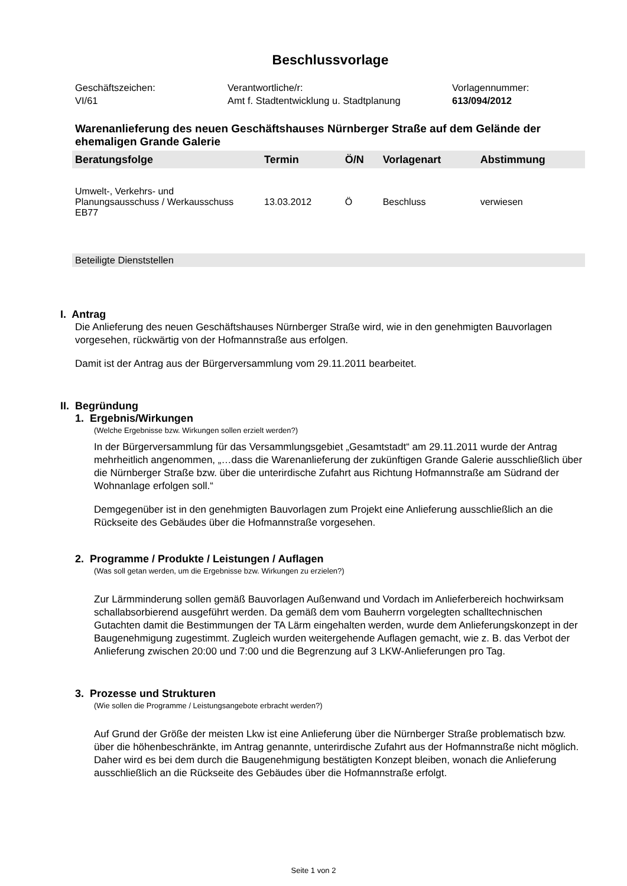Beschlussvorlage
Geschäftszeichen:
VI/61
Verantwortliche/r:
Amt f. Stadtentwicklung u. Stadtplanung
Vorlagennummer:
613/094/2012
Warenanlieferung des neuen Geschäftshauses Nürnberger Straße auf dem Gelände der ehemaligen Grande Galerie
| Beratungsfolge | Termin | Ö/N | Vorlagenart | Abstimmung |
| --- | --- | --- | --- | --- |
| Umwelt-, Verkehrs- und Planungsausschuss / Werkausschuss EB77 | 13.03.2012 | Ö | Beschluss | verwiesen |
Beteiligte Dienststellen
I. Antrag
Die Anlieferung des neuen Geschäftshauses Nürnberger Straße wird, wie in den genehmigten Bauvorlagen vorgesehen, rückwärtig von der Hofmannstraße aus erfolgen.
Damit ist der Antrag aus der Bürgerversammlung vom 29.11.2011 bearbeitet.
II. Begründung
1. Ergebnis/Wirkungen
(Welche Ergebnisse bzw. Wirkungen sollen erzielt werden?)
In der Bürgerversammlung für das Versammlungsgebiet „Gesamtstadt“ am 29.11.2011 wurde der Antrag mehrheitlich angenommen, „…dass die Warenanlieferung der zukünftigen Grande Galerie ausschließlich über die Nürnberger Straße bzw. über die unterirdische Zufahrt aus Richtung Hofmannstraße am Südrand der Wohnanlage erfolgen soll.“
Demgegenüber ist in den genehmigten Bauvorlagen zum Projekt eine Anlieferung ausschließlich an die Rückseite des Gebäudes über die Hofmannstraße vorgesehen.
2. Programme / Produkte / Leistungen / Auflagen
(Was soll getan werden, um die Ergebnisse bzw. Wirkungen zu erzielen?)
Zur Lärmminderung sollen gemäß Bauvorlagen Außenwand und Vordach im Anlieferbereich hochwirksam schallabsorbierend ausgeführt werden. Da gemäß dem vom Bauherrn vorgelegten schalltechnischen Gutachten damit die Bestimmungen der TA Lärm eingehalten werden, wurde dem Anlieferungskonzept in der Baugenehmigung zugestimmt. Zugleich wurden weitergehende Auflagen gemacht, wie z. B. das Verbot der Anlieferung zwischen 20:00 und 7:00 und die Begrenzung auf 3 LKW-Anlieferungen pro Tag.
3. Prozesse und Strukturen
(Wie sollen die Programme / Leistungsangebote erbracht werden?)
Auf Grund der Größe der meisten Lkw ist eine Anlieferung über die Nürnberger Straße problematisch bzw. über die höhenbeschränkte, im Antrag genannte, unterirdische Zufahrt aus der Hofmannstraße nicht möglich. Daher wird es bei dem durch die Baugenehmigung bestätigten Konzept bleiben, wonach die Anlieferung ausschließlich an die Rückseite des Gebäudes über die Hofmannstraße erfolgt.
Seite 1 von 2